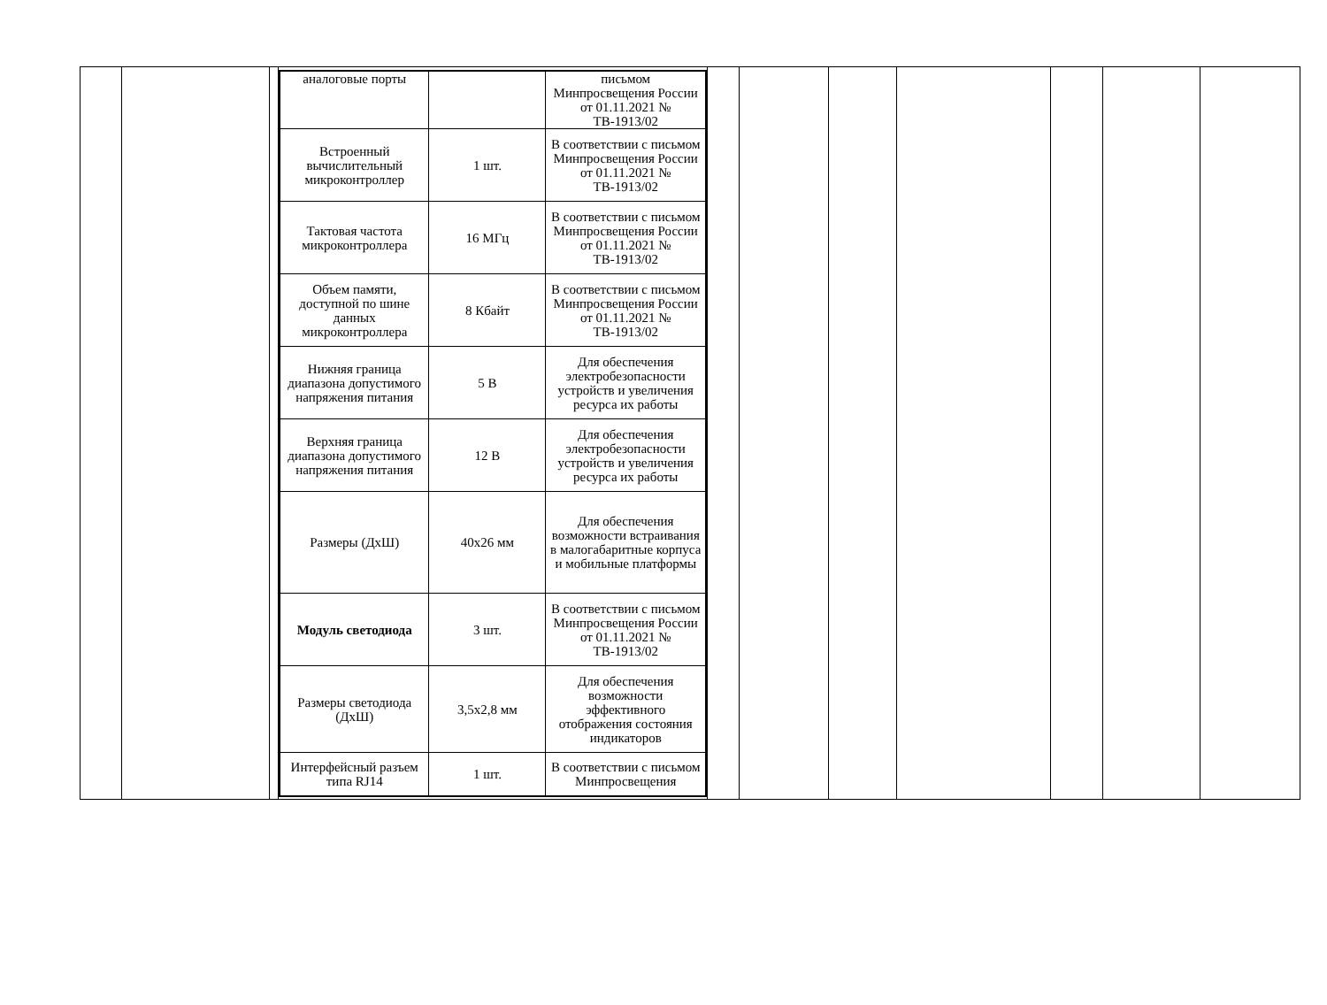| | | | / аналоговые порты / / письмом Минпросвещения России от 01.11.2021 № ТВ-1913/02 / / Встроенный вычислительный микроконтроллер / 1 шт. / В соответствии с письмом Минпросвещения России от 01.11.2021 № ТВ-1913/02 / / Тактовая частота микроконтроллера / 16 МГц / В соответствии с письмом Минпросвещения России от 01.11.2021 № ТВ-1913/02 / / Объем памяти, доступной по шине данных микроконтроллера / 8 Кбайт / В соответствии с письмом Минпросвещения России от 01.11.2021 № ТВ-1913/02 / / Нижняя граница диапазона допустимого напряжения питания / 5 В / Для обеспечения электробезопасности устройств и увеличения ресурса их работы / / Верхняя граница диапазона допустимого напряжения питания / 12 В / Для обеспечения электробезопасности устройств и увеличения ресурса их работы / / Размеры (ДхШ) / 40х26 мм / Для обеспечения возможности встраивания в малогабаритные корпуса и мобильные платформы / / Модуль светодиода / 3 шт. / В соответствии с письмом Минпросвещения России от 01.11.2021 № ТВ-1913/02 / / Размеры светодиода (ДхШ) / 3,5х2,8 мм / Для обеспечения возможности эффективного отображения состояния индикаторов / / Интерфейсный разъем типа RJ14 / 1 шт. / В соответствии с письмом Минпросвещения / | | | | | | | |